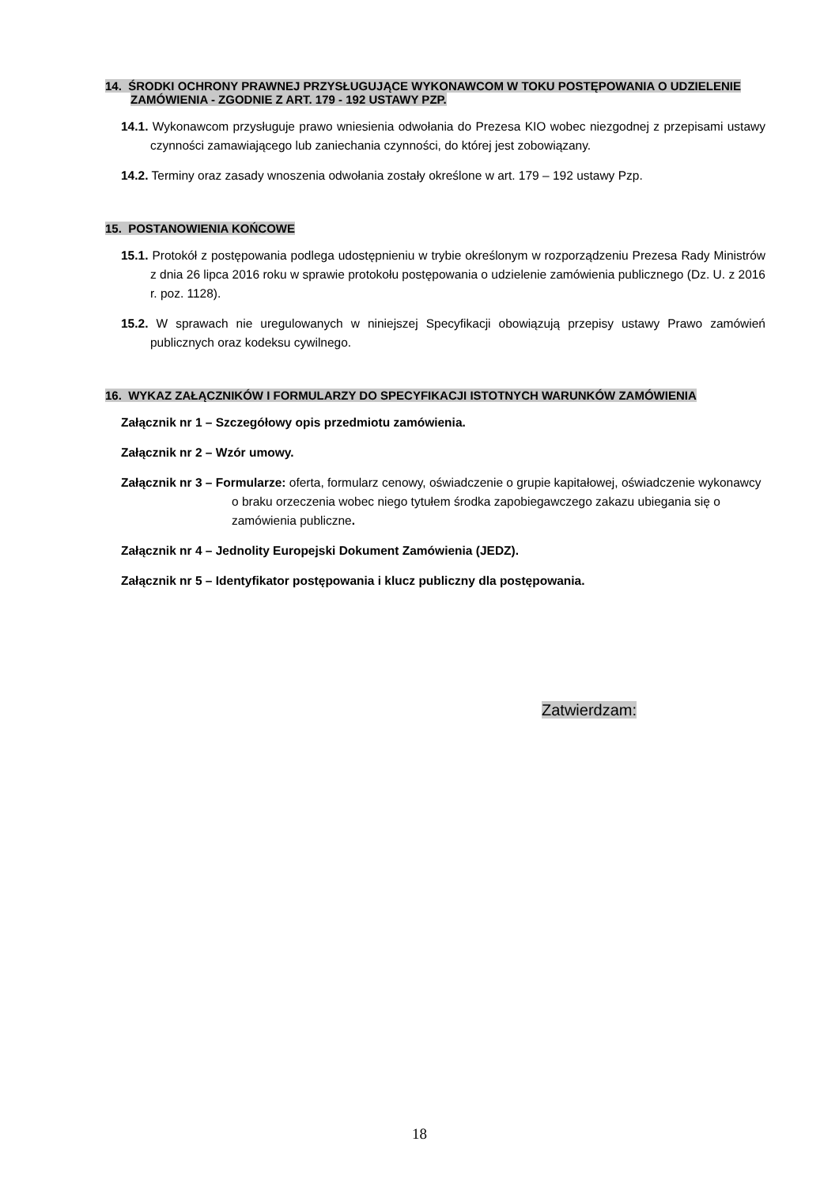14. ŚRODKI OCHRONY PRAWNEJ PRZYSŁUGUJĄCE WYKONAWCOM W TOKU POSTĘPOWANIA O UDZIELENIE ZAMÓWIENIA - ZGODNIE Z ART. 179 - 192 USTAWY PZP.
14.1. Wykonawcom przysługuje prawo wniesienia odwołania do Prezesa KIO wobec niezgodnej z przepisami ustawy czynności zamawiającego lub zaniechania czynności, do której jest zobowiązany.
14.2. Terminy oraz zasady wnoszenia odwołania zostały określone w art. 179 – 192 ustawy Pzp.
15. POSTANOWIENIA KOŃCOWE
15.1. Protokół z postępowania podlega udostępnieniu w trybie określonym w rozporządzeniu Prezesa Rady Ministrów z dnia 26 lipca 2016 roku w sprawie protokołu postępowania o udzielenie zamówienia publicznego (Dz. U. z 2016 r. poz. 1128).
15.2. W sprawach nie uregulowanych w niniejszej Specyfikacji obowiązują przepisy ustawy Prawo zamówień publicznych oraz kodeksu cywilnego.
16. WYKAZ ZAŁĄCZNIKÓW I FORMULARZY DO SPECYFIKACJI ISTOTNYCH WARUNKÓW ZAMÓWIENIA
Załącznik nr 1 – Szczegółowy opis przedmiotu zamówienia.
Załącznik nr 2 – Wzór umowy.
Załącznik nr 3 – Formularze: oferta, formularz cenowy, oświadczenie o grupie kapitałowej, oświadczenie wykonawcy o braku orzeczenia wobec niego tytułem środka zapobiegawczego zakazu ubiegania się o zamówienia publiczne.
Załącznik nr 4 – Jednolity Europejski Dokument Zamówienia (JEDZ).
Załącznik nr 5 – Identyfikator postępowania i klucz publiczny dla postępowania.
Zatwierdzam:
18